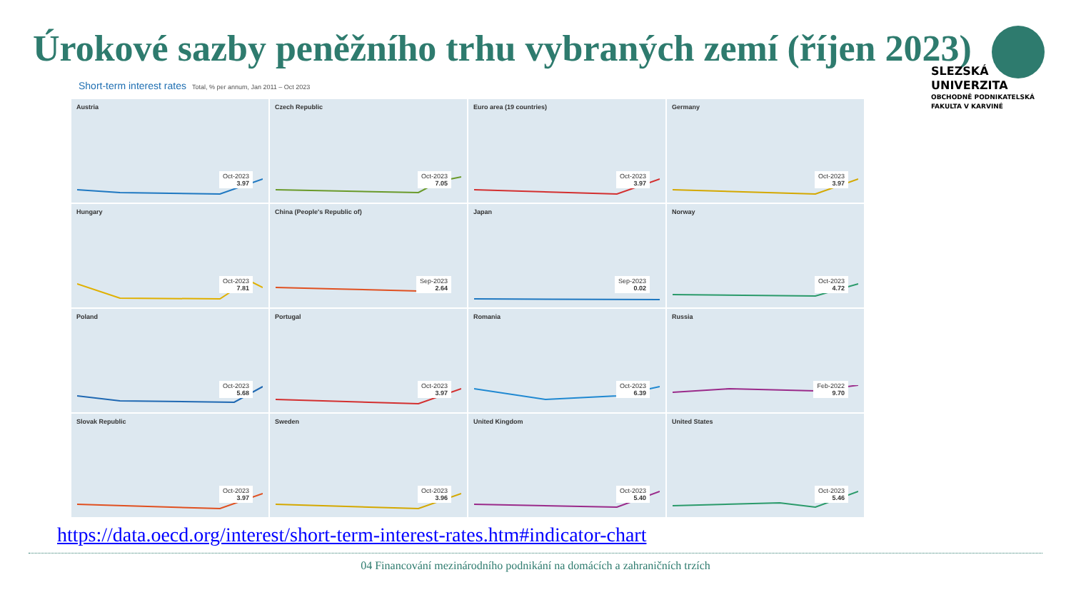Úrokové sazby peněžního trhu vybraných zemí (říjen 2023)
SLEZSKÁ
UNIVERZITA
OBCHODNĚ PODNIKATELSKÁ
FAKULTA V KARVINÉ
Short-term interest rates Total, % per annum, Jan 2011 – Oct 2023
Austria
Oct-2023
3.97
Czech Republic
Oct-2023
7.05
Euro area (19 countries)
Oct-2023
3.97
Germany
Oct-2023
3.97
Hungary
Oct-2023
7.81
China (People's Republic of)
Sep-2023
2.64
Japan
Sep-2023
0.02
Norway
Oct-2023
4.72
Poland
Oct-2023
5.68
Portugal
Oct-2023
3.97
Romania
Oct-2023
6.39
Russia
Feb-2022
9.70
Slovak Republic
Oct-2023
3.97
Sweden
Oct-2023
3.96
United Kingdom
Oct-2023
5.40
United States
Oct-2023
5.46
https://data.oecd.org/interest/short-term-interest-rates.htm#indicator-chart
04 Financování mezinárodního podnikání na domácích a zahraničních trzích